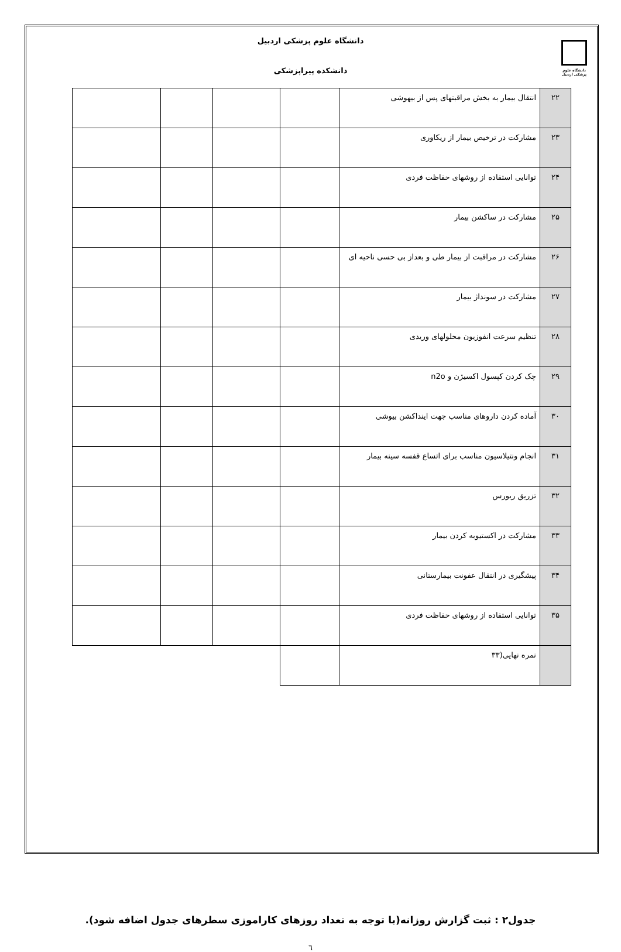دانشگاه علوم پزشکی اردبیل
دانشگاه علوم پزشکی اردبیل
دانشکده پیراپزشکی
| ۲۲ | انتقال بیمار به بخش مراقبتهای پس از بیهوشی | | | | |
| ۲۳ | مشارکت در ترخیص بیمار از ریکاوری | | | | |
| ۲۴ | توانایی استفاده از روشهای حفاظت فردی | | | | |
| ۲۵ | مشارکت در ساکشن بیمار | | | | |
| ۲۶ | مشارکت در مراقبت از بیمار طی و بعداز بی حسی ناحیه ای | | | | |
| ۲۷ | مشارکت در سونداژ بیمار | | | | |
| ۲۸ | تنظیم سرعت انفوزیون محلولهای وریدی | | | | |
| ۲۹ | چک کردن کپسول اکسیژن و n2o | | | | |
| ۳۰ | آماده کردن داروهای مناسب جهت اینداکشن بیوشی | | | | |
| ۳۱ | انجام ونتیلاسیون مناسب برای اتساع قفسه سینه بیمار | | | | |
| ۳۲ | تزریق ریورس | | | | |
| ۳۳ | مشارکت در اکستیوبه کردن بیمار | | | | |
| ۳۴ | پیشگیری در انتقال عفونت بیمارستانی | | | | |
| ۳۵ | توانایی استفاده از روشهای حفاظت فردی | | | | |
| | نمره نهایی(۳۳ | | | | |
جدول۲ : ثبت گزارش روزانه(با توجه به تعداد روزهای کاراموزی سطرهای جدول اضافه شود).
٦